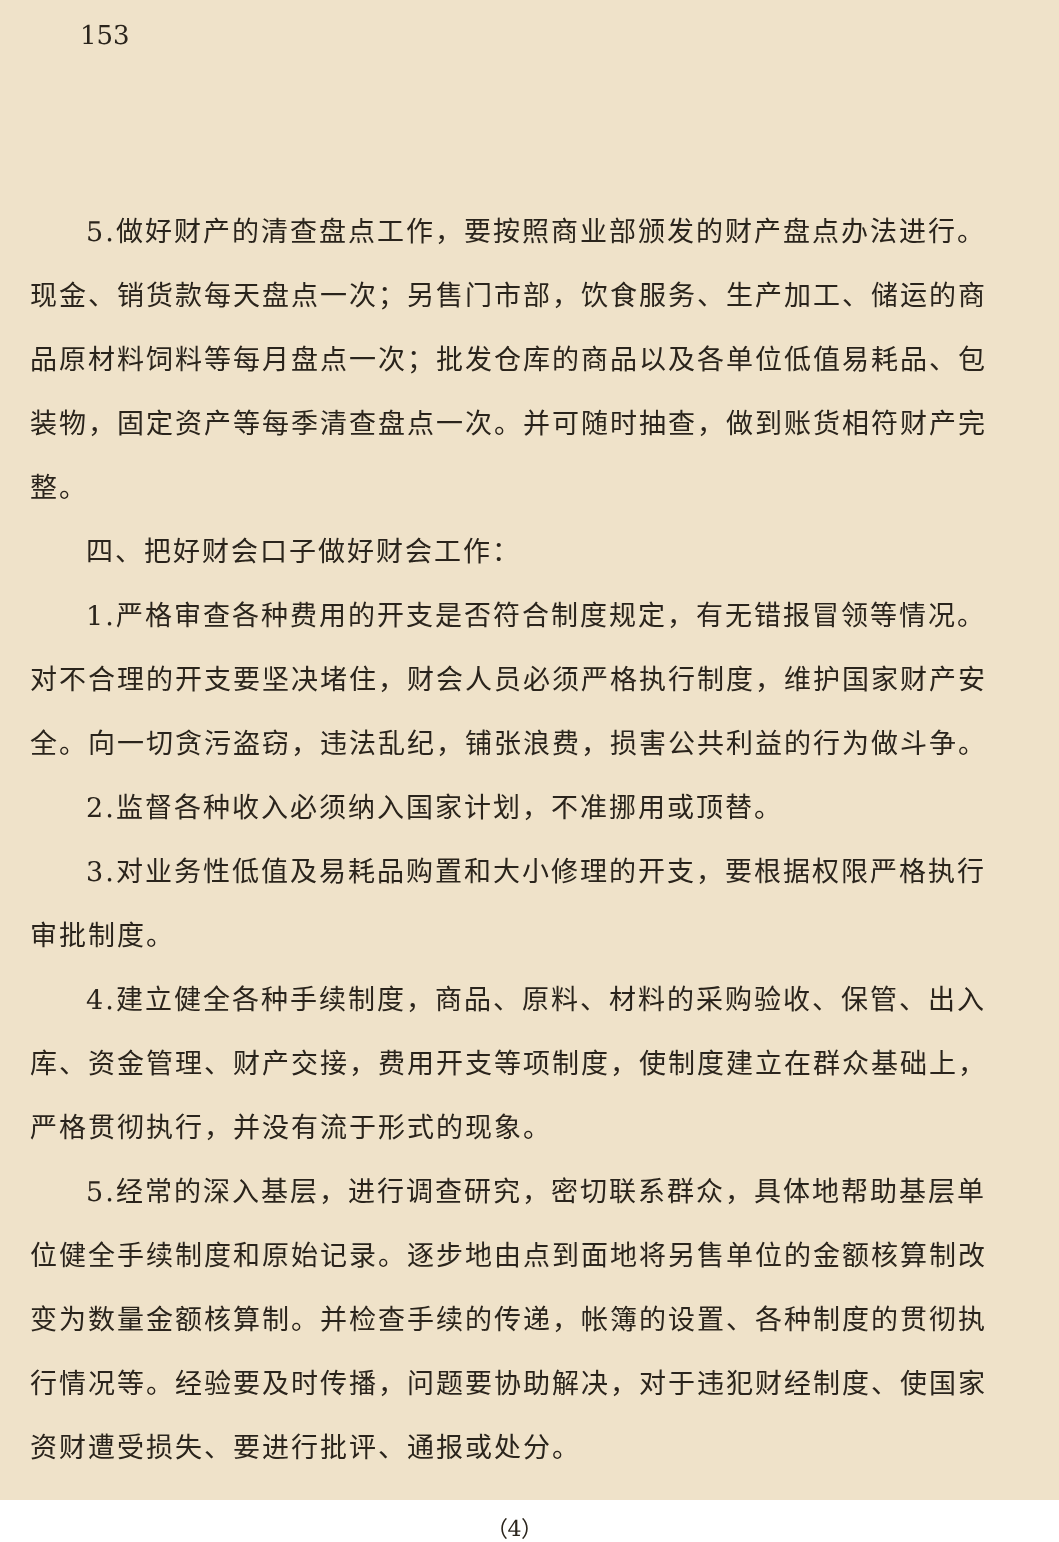153
5.做好财产的清查盘点工作，要按照商业部颁发的财产盘点办法进行。现金、销货款每天盘点一次；另售门市部，饮食服务、生产加工、储运的商品原材料饲料等每月盘点一次；批发仓库的商品以及各单位低值易耗品、包装物，固定资产等每季清查盘点一次。并可随时抽查，做到账货相符财产完整。
四、把好财会口子做好财会工作：
1.严格审查各种费用的开支是否符合制度规定，有无错报冒领等情况。对不合理的开支要坚决堵住，财会人员必须严格执行制度，维护国家财产安全。向一切贪污盗窃，违法乱纪，铺张浪费，损害公共利益的行为做斗争。
2.监督各种收入必须纳入国家计划，不准挪用或顶替。
3.对业务性低值及易耗品购置和大小修理的开支，要根据权限严格执行审批制度。
4.建立健全各种手续制度，商品、原料、材料的采购验收、保管、出入库、资金管理、财产交接，费用开支等项制度，使制度建立在群众基础上，严格贯彻执行，并没有流于形式的现象。
5.经常的深入基层，进行调查研究，密切联系群众，具体地帮助基层单位健全手续制度和原始记录。逐步地由点到面地将另售单位的金额核算制改变为数量金额核算制。并检查手续的传递，帐簿的设置、各种制度的贯彻执行情况等。经验要及时传播，问题要协助解决，对于违犯财经制度、使国家资财遭受损失、要进行批评、通报或处分。
（4）